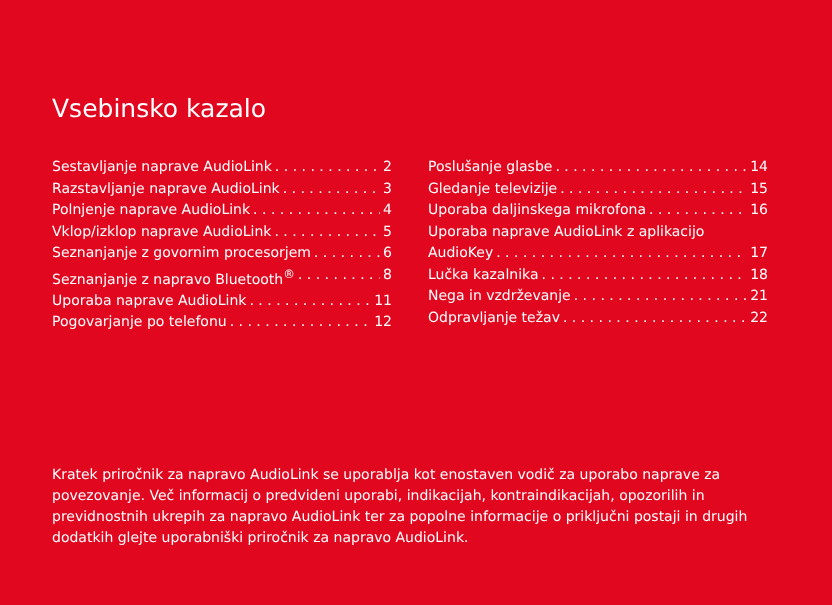Vsebinsko kazalo
Sestavljanje naprave AudioLink 2
Razstavljanje naprave AudioLink 3
Polnjenje naprave AudioLink 4
Vklop/izklop naprave AudioLink 5
Seznanjanje z govornim procesorjem 6
Seznanjanje z napravo Bluetooth<sup>®</sup> 8
Uporaba naprave AudioLink 11
Pogovarjanje po telefonu 12
Poslušanje glasbe 14
Gledanje televizije 15
Uporaba daljinskega mikrofona 16
Uporaba naprave AudioLink z aplikacijo
AudioKey 17
Lučka kazalnika 18
Nega in vzdrževanje 21
Odpravljanje težav 22
Kratek priročnik za napravo AudioLink se uporablja kot enostaven vodič za uporabo naprave za povezovanje. Več informacij o predvideni uporabi, indikacijah, kontraindikacijah, opozorilih in previdnostnih ukrepih za napravo AudioLink ter za popolne informacije o priključni postaji in drugih dodatkih glejte uporabniški priročnik za napravo AudioLink.